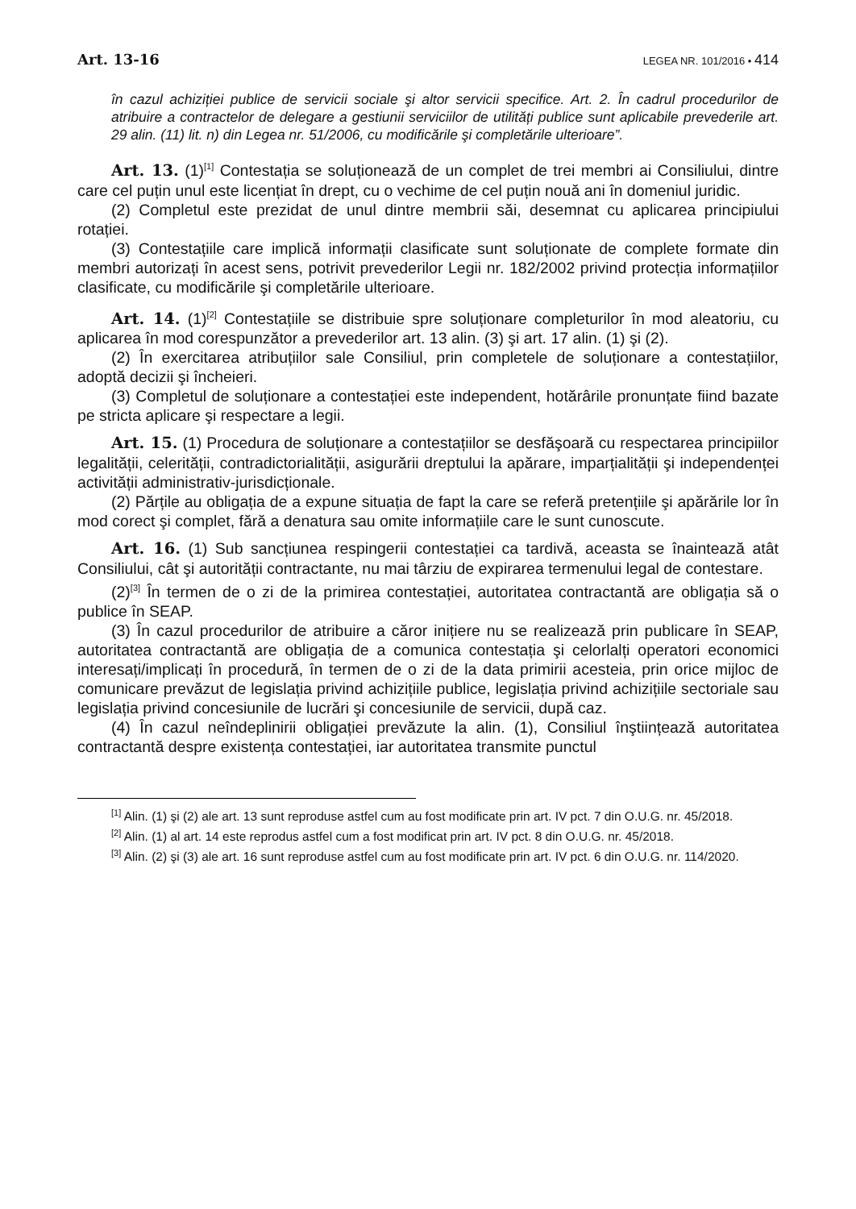Art. 13-16 LEGEA NR. 101/2016 • 414
în cazul achiziției publice de servicii sociale şi altor servicii specifice. Art. 2. În cadrul procedurilor de atribuire a contractelor de delegare a gestiunii serviciilor de utilități publice sunt aplicabile prevederile art. 29 alin. (11) lit. n) din Legea nr. 51/2006, cu modificările şi completările ulterioare”.
Art. 13. (1)<sup>[1]</sup> Contestația se soluționează de un complet de trei membri ai Consiliului, dintre care cel puțin unul este licențiat în drept, cu o vechime de cel puțin nouă ani în domeniul juridic.
(2) Completul este prezidat de unul dintre membrii săi, desemnat cu aplicarea principiului rotației.
(3) Contestațiile care implică informații clasificate sunt soluționate de complete formate din membri autorizați în acest sens, potrivit prevederilor Legii nr. 182/2002 privind protecția informațiilor clasificate, cu modificările şi completările ulterioare.
Art. 14. (1)<sup>[2]</sup> Contestațiile se distribuie spre soluționare completurilor în mod aleatoriu, cu aplicarea în mod corespunzător a prevederilor art. 13 alin. (3) şi art. 17 alin. (1) şi (2).
(2) În exercitarea atribuțiilor sale Consiliul, prin completele de soluționare a contestațiilor, adoptă decizii şi încheieri.
(3) Completul de soluționare a contestației este independent, hotărârile pronunțate fiind bazate pe stricta aplicare şi respectare a legii.
Art. 15. (1) Procedura de soluționare a contestațiilor se desfăşoară cu respectarea principiilor legalității, celerității, contradictorialității, asigurării dreptului la apărare, imparțialității şi independenței activității administrativ-jurisdicționale.
(2) Părțile au obligația de a expune situația de fapt la care se referă pretențiile şi apărările lor în mod corect şi complet, fără a denatura sau omite informațiile care le sunt cunoscute.
Art. 16. (1) Sub sancțiunea respingerii contestației ca tardivă, aceasta se înaintează atât Consiliului, cât şi autorității contractante, nu mai târziu de expirarea termenului legal de contestare.
(2)<sup>[3]</sup> În termen de o zi de la primirea contestației, autoritatea contractantă are obligația să o publice în SEAP.
(3) În cazul procedurilor de atribuire a căror inițiere nu se realizează prin publicare în SEAP, autoritatea contractantă are obligația de a comunica contestația şi celorlalți operatori economici interesați/implicați în procedură, în termen de o zi de la data primirii acesteia, prin orice mijloc de comunicare prevăzut de legislația privind achizițiile publice, legislația privind achizițiile sectoriale sau legislația privind concesiunile de lucrări şi concesiunile de servicii, după caz.
(4) În cazul neîndeplinirii obligației prevăzute la alin. (1), Consiliul înştiințează autoritatea contractantă despre existența contestației, iar autoritatea transmite punctul
<sup>[1]</sup> Alin. (1) şi (2) ale art. 13 sunt reproduse astfel cum au fost modificate prin art. IV pct. 7 din O.U.G. nr. 45/2018.
<sup>[2]</sup> Alin. (1) al art. 14 este reprodus astfel cum a fost modificat prin art. IV pct. 8 din O.U.G. nr. 45/2018.
<sup>[3]</sup> Alin. (2) şi (3) ale art. 16 sunt reproduse astfel cum au fost modificate prin art. IV pct. 6 din O.U.G. nr. 114/2020.